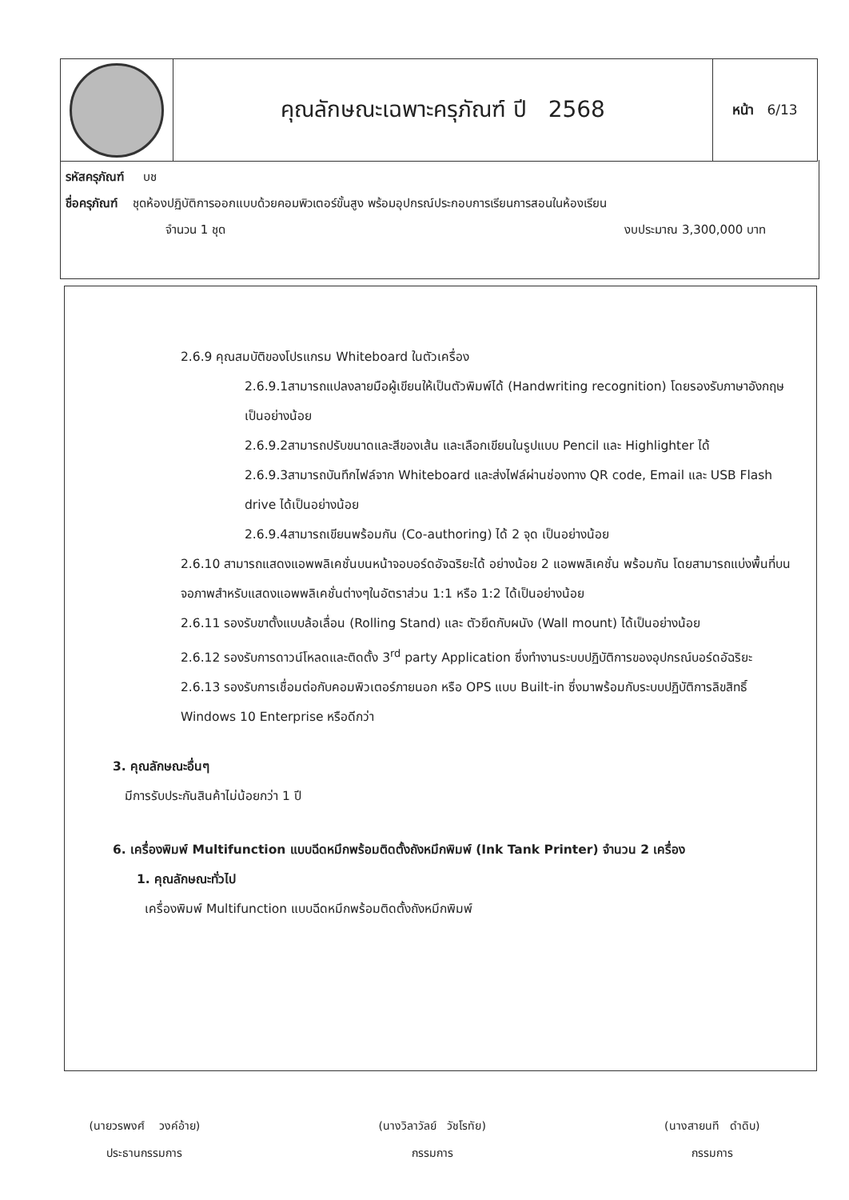| | คุณลักษณะเฉพาะครุภัณฑ์ ปี 2568 | หน้า 6/13 |
รหัสครุภัณฑ์ บช
ชื่อครุภัณฑ์ ชุดห้องปฏิบัติการออกแบบด้วยคอมพิวเตอร์ขั้นสูง พร้อมอุปกรณ์ประกอบการเรียนการสอนในห้องเรียน
จำนวน 1 ชุด งบประมาณ 3,300,000 บาท
2.6.9 คุณสมบัติของโปรแกรม Whiteboard ในตัวเครื่อง
2.6.9.1สามารถแปลงลายมือผู้เขียนให้เป็นตัวพิมพ์ได้ (Handwriting recognition) โดยรองรับภาษาอังกฤษเป็นอย่างน้อย
2.6.9.2สามารถปรับขนาดและสีของเส้น และเลือกเขียนในรูปแบบ Pencil และ Highlighter ได้
2.6.9.3สามารถบันทึกไฟล์จาก Whiteboard และส่งไฟล์ผ่านช่องทาง QR code, Email และ USB Flash drive ได้เป็นอย่างน้อย
2.6.9.4สามารถเขียนพร้อมกัน (Co-authoring) ได้ 2 จุด เป็นอย่างน้อย
2.6.10 สามารถแสดงแอพพลิเคชั่นบนหน้าจอบอร์ดอัจฉริยะได้ อย่างน้อย 2 แอพพลิเคชั่น พร้อมกัน โดยสามารถแบ่งพื้นที่บนจอภาพสำหรับแสดงแอพพลิเคชั่นต่างๆในอัตราส่วน 1:1 หรือ 1:2 ได้เป็นอย่างน้อย
2.6.11 รองรับขาตั้งแบบล้อเลื่อน (Rolling Stand) และ ตัวยึดกับผนัง (Wall mount) ได้เป็นอย่างน้อย
2.6.12 รองรับการดาวน์โหลดและติดตั้ง 3<sup>rd</sup> party Application ซึ่งทำงานระบบปฏิบัติการของอุปกรณ์บอร์ดอัฉริยะ
2.6.13 รองรับการเชื่อมต่อกับคอมพิวเตอร์ภายนอก หรือ OPS แบบ Built-in ซึ่งมาพร้อมกับระบบปฏิบัติการลิขสิทธิ์ Windows 10 Enterprise หรือดีกว่า
3. คุณลักษณะอื่นๆ
มีการรับประกันสินค้าไม่น้อยกว่า 1 ปี
6. เครื่องพิมพ์ Multifunction แบบฉีดหมึกพร้อมติดตั้งถังหมึกพิมพ์ (Ink Tank Printer) จำนวน 2 เครื่อง
1. คุณลักษณะทั่วไป
เครื่องพิมพ์ Multifunction แบบฉีดหมึกพร้อมติดตั้งถังหมึกพิมพ์
(นายวรพงศ์ วงค์อ้าย)
ประธานกรรมการ
(นางวิลาวัลย์ วัชโรทัย)
กรรมการ
(นางสายนที ดำดิบ)
กรรมการ